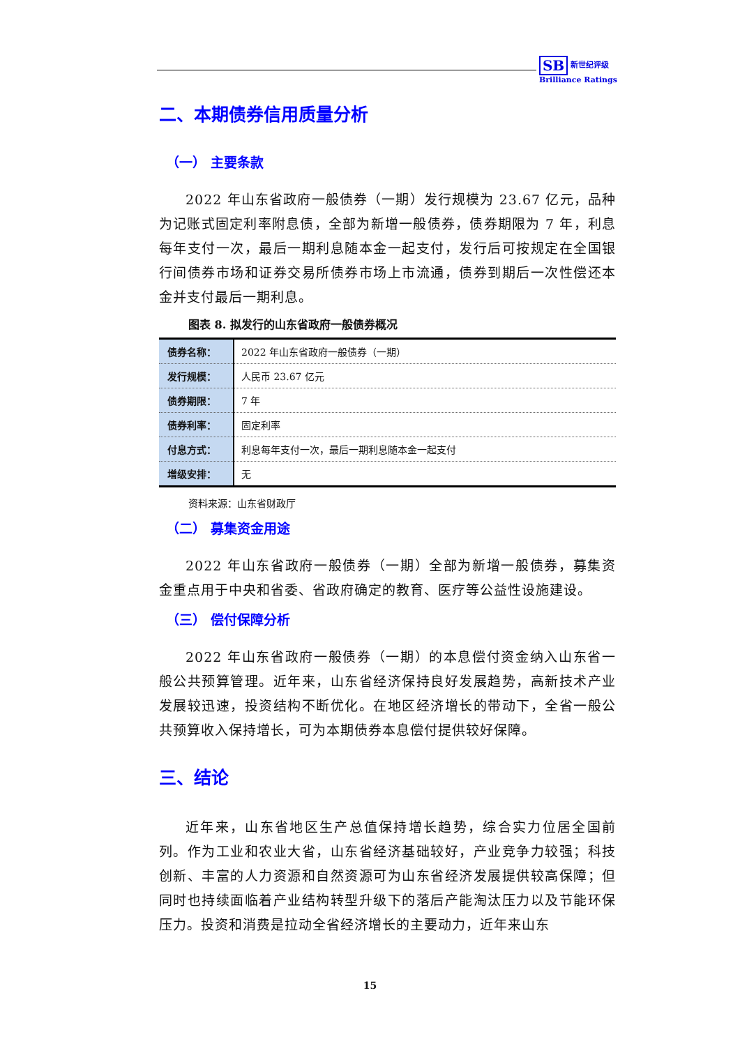SB 新世纪评级
Brilliance Ratings
二、本期债券信用质量分析
（一） 主要条款
2022 年山东省政府一般债券（一期）发行规模为 23.67 亿元，品种为记账式固定利率附息债，全部为新增一般债券，债券期限为 7 年，利息每年支付一次，最后一期利息随本金一起支付，发行后可按规定在全国银行间债券市场和证券交易所债券市场上市流通，债券到期后一次性偿还本金并支付最后一期利息。
图表 8. 拟发行的山东省政府一般债券概况
| 债券名称： | 2022 年山东省政府一般债券（一期） |
| 发行规模： | 人民币 23.67 亿元 |
| 债券期限： | 7 年 |
| 债券利率： | 固定利率 |
| 付息方式： | 利息每年支付一次，最后一期利息随本金一起支付 |
| 增级安排： | 无 |
资料来源：山东省财政厅
（二） 募集资金用途
2022 年山东省政府一般债券（一期）全部为新增一般债券，募集资金重点用于中央和省委、省政府确定的教育、医疗等公益性设施建设。
（三） 偿付保障分析
2022 年山东省政府一般债券（一期）的本息偿付资金纳入山东省一般公共预算管理。近年来，山东省经济保持良好发展趋势，高新技术产业发展较迅速，投资结构不断优化。在地区经济增长的带动下，全省一般公共预算收入保持增长，可为本期债券本息偿付提供较好保障。
三、结论
近年来，山东省地区生产总值保持增长趋势，综合实力位居全国前列。作为工业和农业大省，山东省经济基础较好，产业竞争力较强；科技创新、丰富的人力资源和自然资源可为山东省经济发展提供较高保障；但同时也持续面临着产业结构转型升级下的落后产能淘汰压力以及节能环保压力。投资和消费是拉动全省经济增长的主要动力，近年来山东
15